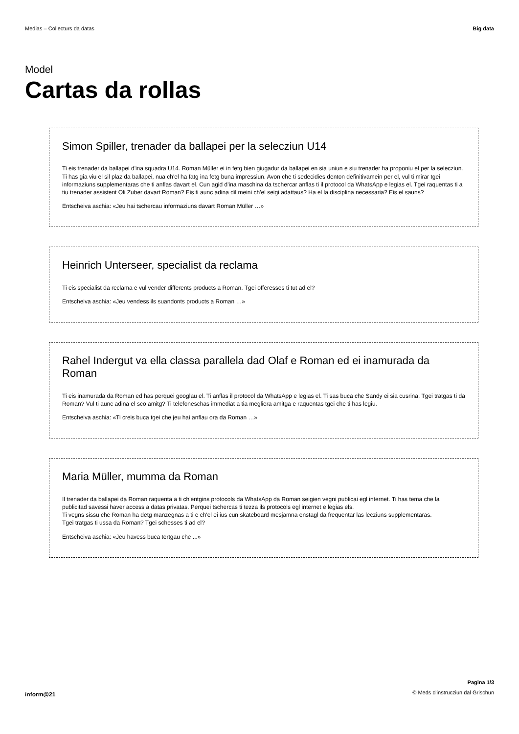Medias – Collecturs da datas Big data
Model
Cartas da rollas
Simon Spiller, trenader da ballapei per la selecziun U14
Ti eis trenader da ballapei d'ina squadra U14. Roman Müller ei in fetg bien giugadur da ballapei en sia uniun e siu trenader ha proponiu el per la selecziun. Ti has gia viu el sil plaz da ballapei, nua ch'el ha fatg ina fetg buna impressiun. Avon che ti sedecidies denton definitivamein per el, vul ti mirar tgei informaziuns supplementaras che ti anflas davart el. Cun agid d'ina maschina da tschercar anflas ti il protocol da WhatsApp e legias el. Tgei raquentas ti a tiu trenader assistent Oli Zuber davart Roman? Eis ti aunc adina dil meini ch'el seigi adattaus? Ha el la disciplina necessaria? Eis el sauns?
Entscheiva aschia: «Jeu hai tschercau informaziuns davart Roman Müller …»
Heinrich Unterseer, specialist da reclama
Ti eis specialist da reclama e vul vender differents products a Roman. Tgei offeresses ti tut ad el?
Entscheiva aschia: «Jeu vendess ils suandonts products a Roman …»
Rahel Indergut va ella classa parallela dad Olaf e Roman ed ei inamurada da Roman
Ti eis inamurada da Roman ed has perquei googlau el. Ti anflas il protocol da WhatsApp e legias el. Ti sas buca che Sandy ei sia cusrina. Tgei tratgas ti da Roman? Vul ti aunc adina el sco amitg? Ti telefoneschas immediat a tia megliera amitga e raquentas tgei che ti has legiu.
Entscheiva aschia: «Ti creis buca tgei che jeu hai anflau ora da Roman …»
Maria Müller, mumma da Roman
Il trenader da ballapei da Roman raquenta a ti ch'entgins protocols da WhatsApp da Roman seigien vegni publicai egl internet. Ti has tema che la publicitad savessi haver access a datas privatas. Perquei tschercas ti tezza ils protocols egl internet e legias els.
Ti vegns sissu che Roman ha detg manzegnas a ti e ch'el ei ius cun skateboard mesjamna enstagl da frequentar las lecziuns supplementaras.
Tgei tratgas ti ussa da Roman? Tgei schesses ti ad el?
Entscheiva aschia: «Jeu havess buca tertgau che ...»
inform@21
Pagina 1/3
© Meds d'instrucziun dal Grischun